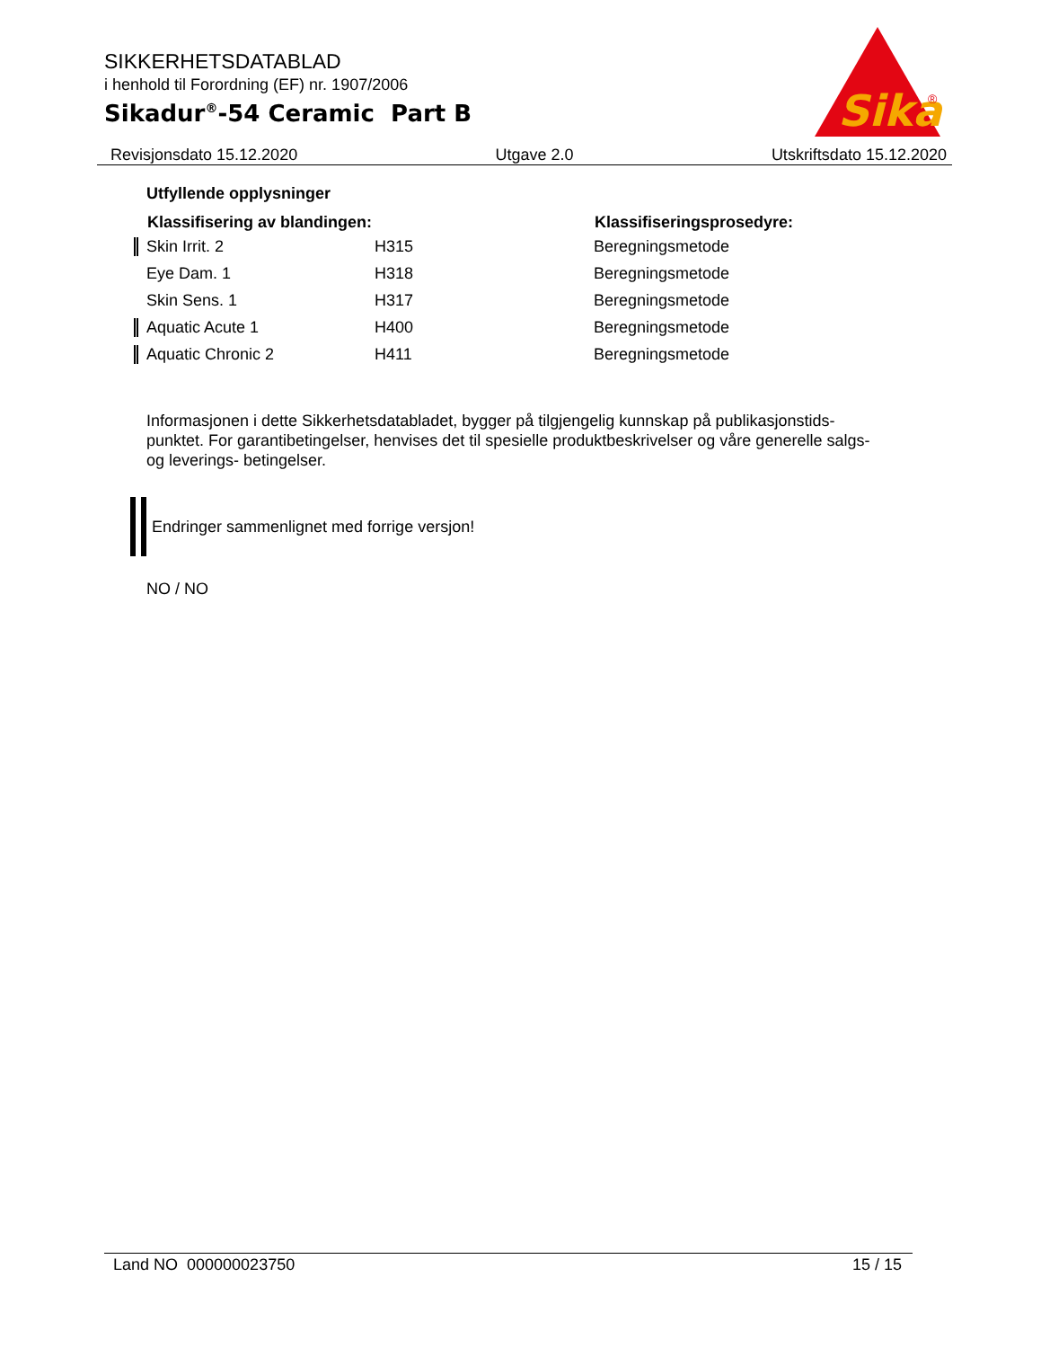SIKKERHETSDATABLAD
i henhold til Forordning (EF) nr. 1907/2006
Sikadur<sup>®</sup>-54 Ceramic Part B
Sika
®
Revisjonsdato 15.12.2020 Utgave 2.0 Utskriftsdato 15.12.2020
Utfyllende opplysninger
| Klassifisering av blandingen: | | Klassifiseringsprosedyre: |
| --- | --- | --- |
| Skin Irrit. 2 | H315 | Beregningsmetode |
| Eye Dam. 1 | H318 | Beregningsmetode |
| Skin Sens. 1 | H317 | Beregningsmetode |
| Aquatic Acute 1 | H400 | Beregningsmetode |
| Aquatic Chronic 2 | H411 | Beregningsmetode |
Informasjonen i dette Sikkerhetsdatabladet, bygger på tilgjengelig kunnskap på publikasjonstids-punktet. For garantibetingelser, henvises det til spesielle produktbeskrivelser og våre generelle salgs- og leverings- betingelser.
Endringer sammenlignet med forrige versjon!
NO / NO
Land NO 000000023750 15 / 15